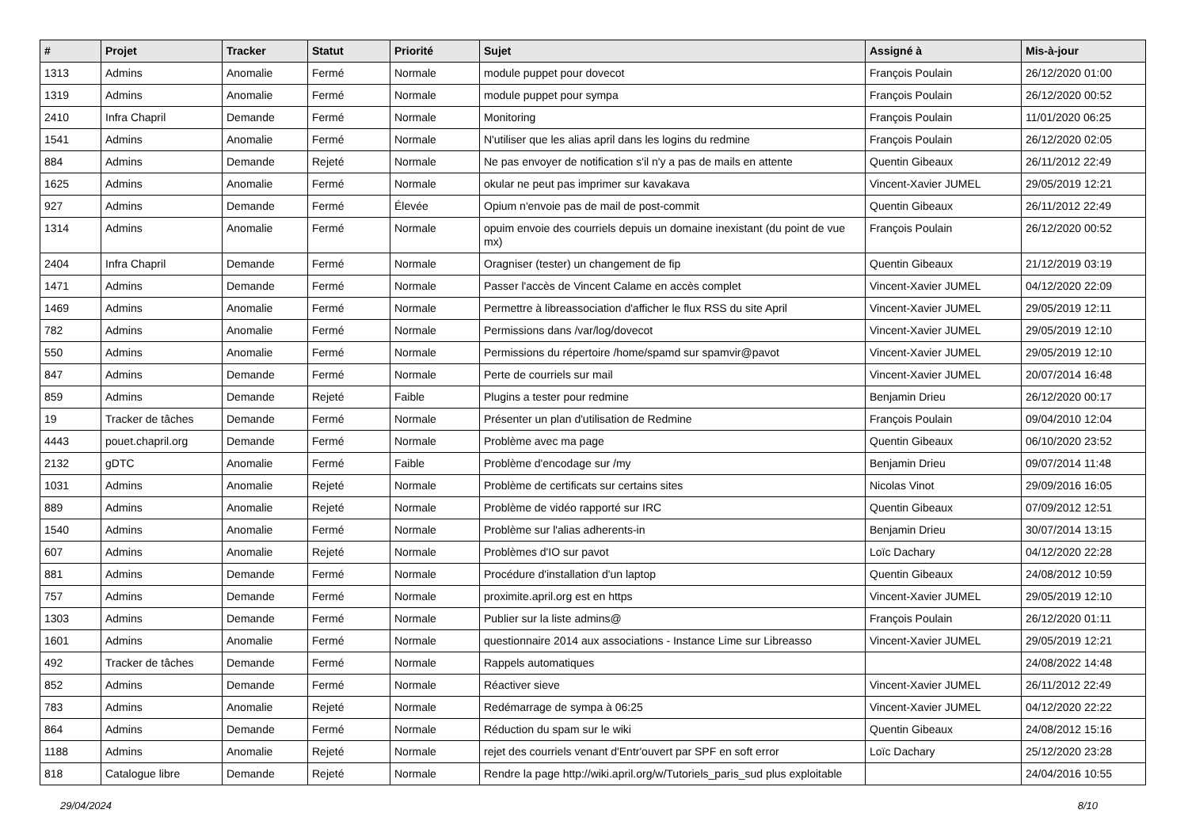| # | Projet | Tracker | Statut | Priorité | Sujet | Assigné à | Mis-à-jour |
| --- | --- | --- | --- | --- | --- | --- | --- |
| 1313 | Admins | Anomalie | Fermé | Normale | module puppet pour dovecot | François Poulain | 26/12/2020 01:00 |
| 1319 | Admins | Anomalie | Fermé | Normale | module puppet pour sympa | François Poulain | 26/12/2020 00:52 |
| 2410 | Infra Chapril | Demande | Fermé | Normale | Monitoring | François Poulain | 11/01/2020 06:25 |
| 1541 | Admins | Anomalie | Fermé | Normale | N'utiliser que les alias april dans les logins du redmine | François Poulain | 26/12/2020 02:05 |
| 884 | Admins | Demande | Rejeté | Normale | Ne pas envoyer de notification s'il n'y a pas de mails en attente | Quentin Gibeaux | 26/11/2012 22:49 |
| 1625 | Admins | Anomalie | Fermé | Normale | okular ne peut pas imprimer sur kavakava | Vincent-Xavier JUMEL | 29/05/2019 12:21 |
| 927 | Admins | Demande | Fermé | Élevée | Opium n'envoie pas de mail de post-commit | Quentin Gibeaux | 26/11/2012 22:49 |
| 1314 | Admins | Anomalie | Fermé | Normale | opuim envoie des courriels depuis un domaine inexistant (du point de vue mx) | François Poulain | 26/12/2020 00:52 |
| 2404 | Infra Chapril | Demande | Fermé | Normale | Oragniser (tester) un changement de fip | Quentin Gibeaux | 21/12/2019 03:19 |
| 1471 | Admins | Demande | Fermé | Normale | Passer l'accès de Vincent Calame en accès complet | Vincent-Xavier JUMEL | 04/12/2020 22:09 |
| 1469 | Admins | Anomalie | Fermé | Normale | Permettre à libreassociation d'afficher le flux RSS du site April | Vincent-Xavier JUMEL | 29/05/2019 12:11 |
| 782 | Admins | Anomalie | Fermé | Normale | Permissions dans /var/log/dovecot | Vincent-Xavier JUMEL | 29/05/2019 12:10 |
| 550 | Admins | Anomalie | Fermé | Normale | Permissions du répertoire /home/spamd sur spamvir@pavot | Vincent-Xavier JUMEL | 29/05/2019 12:10 |
| 847 | Admins | Demande | Fermé | Normale | Perte de courriels sur mail | Vincent-Xavier JUMEL | 20/07/2014 16:48 |
| 859 | Admins | Demande | Rejeté | Faible | Plugins a tester pour redmine | Benjamin Drieu | 26/12/2020 00:17 |
| 19 | Tracker de tâches | Demande | Fermé | Normale | Présenter un plan d'utilisation de Redmine | François Poulain | 09/04/2010 12:04 |
| 4443 | pouet.chapril.org | Demande | Fermé | Normale | Problème avec ma page | Quentin Gibeaux | 06/10/2020 23:52 |
| 2132 | gDTC | Anomalie | Fermé | Faible | Problème d'encodage sur /my | Benjamin Drieu | 09/07/2014 11:48 |
| 1031 | Admins | Anomalie | Rejeté | Normale | Problème de certificats sur certains sites | Nicolas Vinot | 29/09/2016 16:05 |
| 889 | Admins | Anomalie | Rejeté | Normale | Problème de vidéo rapporté sur IRC | Quentin Gibeaux | 07/09/2012 12:51 |
| 1540 | Admins | Anomalie | Fermé | Normale | Problème sur l'alias adherents-in | Benjamin Drieu | 30/07/2014 13:15 |
| 607 | Admins | Anomalie | Rejeté | Normale | Problèmes d'IO sur pavot | Loïc Dachary | 04/12/2020 22:28 |
| 881 | Admins | Demande | Fermé | Normale | Procédure d'installation d'un laptop | Quentin Gibeaux | 24/08/2012 10:59 |
| 757 | Admins | Demande | Fermé | Normale | proximite.april.org est en https | Vincent-Xavier JUMEL | 29/05/2019 12:10 |
| 1303 | Admins | Demande | Fermé | Normale | Publier sur la liste admins@ | François Poulain | 26/12/2020 01:11 |
| 1601 | Admins | Anomalie | Fermé | Normale | questionnaire 2014 aux associations - Instance Lime sur Libreasso | Vincent-Xavier JUMEL | 29/05/2019 12:21 |
| 492 | Tracker de tâches | Demande | Fermé | Normale | Rappels automatiques | | 24/08/2022 14:48 |
| 852 | Admins | Demande | Fermé | Normale | Réactiver sieve | Vincent-Xavier JUMEL | 26/11/2012 22:49 |
| 783 | Admins | Anomalie | Rejeté | Normale | Redémarrage de sympa à 06:25 | Vincent-Xavier JUMEL | 04/12/2020 22:22 |
| 864 | Admins | Demande | Fermé | Normale | Réduction du spam sur le wiki | Quentin Gibeaux | 24/08/2012 15:16 |
| 1188 | Admins | Anomalie | Rejeté | Normale | rejet des courriels venant d'Entr'ouvert par SPF en soft error | Loïc Dachary | 25/12/2020 23:28 |
| 818 | Catalogue libre | Demande | Rejeté | Normale | Rendre la page http://wiki.april.org/w/Tutoriels_paris_sud plus exploitable | | 24/04/2016 10:55 |
29/04/2024 8/10